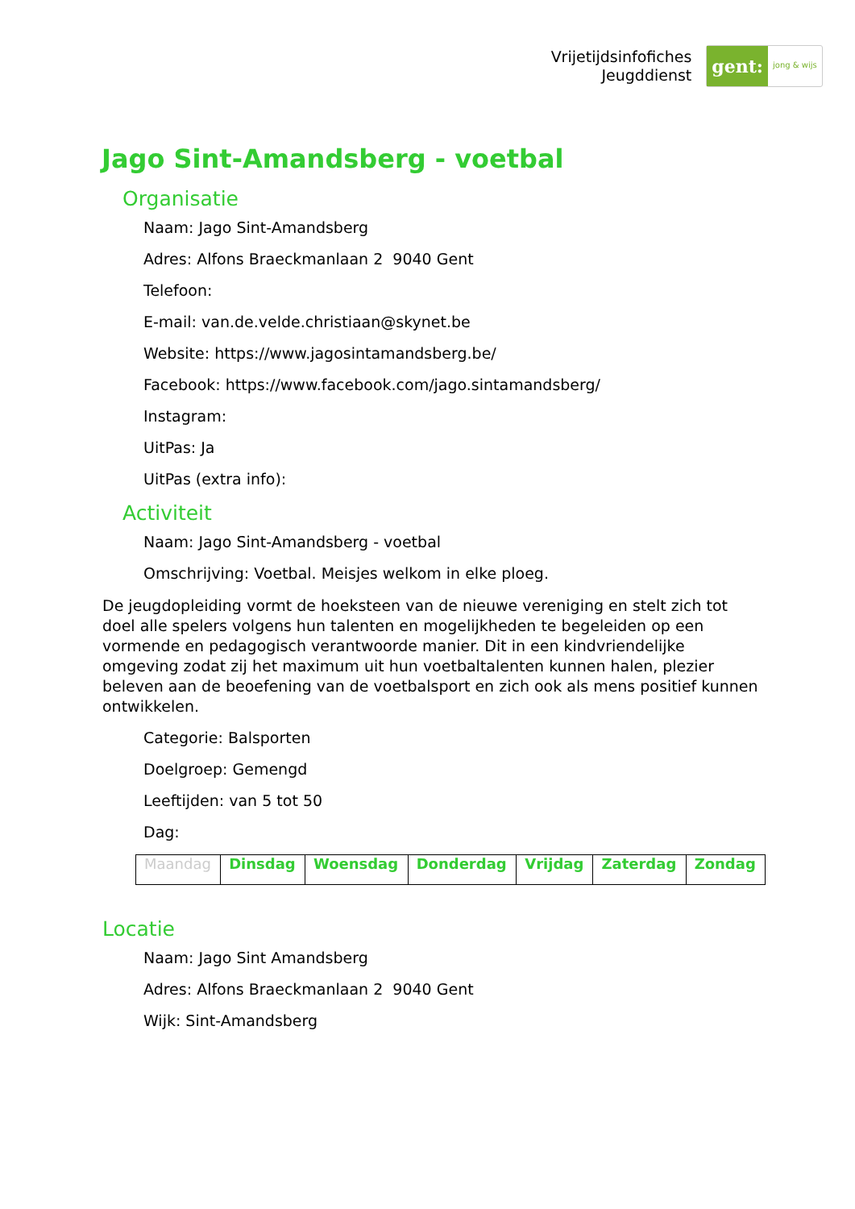Vrijetijdsinfofiches
Jeugddienst
gent:
jong & wijs
Jago Sint-Amandsberg - voetbal
Organisatie
Naam: Jago Sint-Amandsberg
Adres: Alfons Braeckmanlaan 2 9040 Gent
Telefoon:
E-mail: van.de.velde.christiaan@skynet.be
Website: https://www.jagosintamandsberg.be/
Facebook: https://www.facebook.com/jago.sintamandsberg/
Instagram:
UitPas: Ja
UitPas (extra info):
Activiteit
Naam: Jago Sint-Amandsberg - voetbal
Omschrijving: Voetbal. Meisjes welkom in elke ploeg.
De jeugdopleiding vormt de hoeksteen van de nieuwe vereniging en stelt zich tot doel alle spelers volgens hun talenten en mogelijkheden te begeleiden op een vormende en pedagogisch verantwoorde manier. Dit in een kindvriendelijke omgeving zodat zij het maximum uit hun voetbaltalenten kunnen halen, plezier beleven aan de beoefening van de voetbalsport en zich ook als mens positief kunnen ontwikkelen.
Categorie: Balsporten
Doelgroep: Gemengd
Leeftijden: van 5 tot 50
Dag:
| Maandag | Dinsdag | Woensdag | Donderdag | Vrijdag | Zaterdag | Zondag |
Locatie
Naam: Jago Sint Amandsberg
Adres: Alfons Braeckmanlaan 2 9040 Gent
Wijk: Sint-Amandsberg